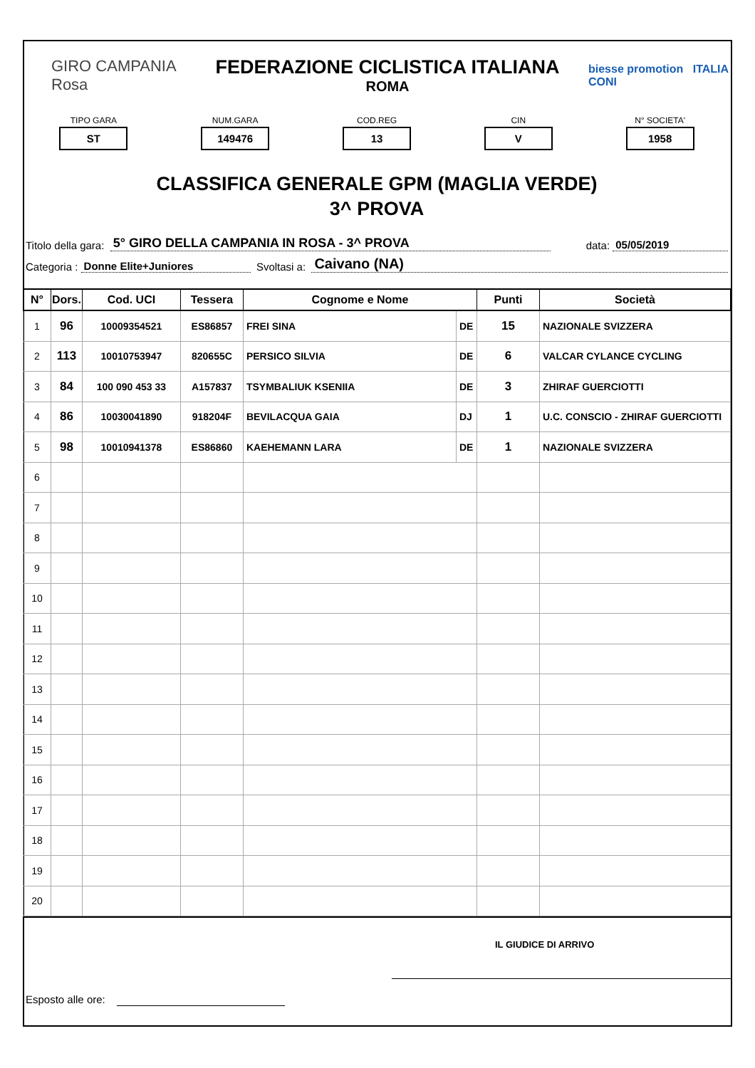GIRO CAMPANIA Rosa
FEDERAZIONE CICLISTICA ITALIANA
ROMA
biesse promotion ITALIA CONI
TIPO GARA
ST
NUM.GARA
149476
COD.REG
13
CIN
V
N° SOCIETA'
1958
CLASSIFICA GENERALE GPM (MAGLIA VERDE)
3^ PROVA
Titolo della gara: 5° GIRO DELLA CAMPANIA IN ROSA - 3^ PROVA data: 05/05/2019
Categoria : Donne Elite+Juniores Svoltasi a: Caivano (NA)
| N° | Dors. | Cod. UCI | Tessera | Cognome e Nome | | Punti | Società |
| --- | --- | --- | --- | --- | --- | --- | --- |
| 1 | 96 | 10009354521 | ES86857 | FREI SINA | DE | 15 | NAZIONALE SVIZZERA |
| 2 | 113 | 10010753947 | 820655C | PERSICO SILVIA | DE | 6 | VALCAR CYLANCE CYCLING |
| 3 | 84 | 100 090 453 33 | A157837 | TSYMBALIUK KSENIIA | DE | 3 | ZHIRAF GUERCIOTTI |
| 4 | 86 | 10030041890 | 918204F | BEVILACQUA GAIA | DJ | 1 | U.C. CONSCIO - ZHIRAF GUERCIOTTI |
| 5 | 98 | 10010941378 | ES86860 | KAEHEMANN LARA | DE | 1 | NAZIONALE SVIZZERA |
| 6 | | | | | | | |
| 7 | | | | | | | |
| 8 | | | | | | | |
| 9 | | | | | | | |
| 10 | | | | | | | |
| 11 | | | | | | | |
| 12 | | | | | | | |
| 13 | | | | | | | |
| 14 | | | | | | | |
| 15 | | | | | | | |
| 16 | | | | | | | |
| 17 | | | | | | | |
| 18 | | | | | | | |
| 19 | | | | | | | |
| 20 | | | | | | | |
IL GIUDICE DI ARRIVO
Esposto alle ore: